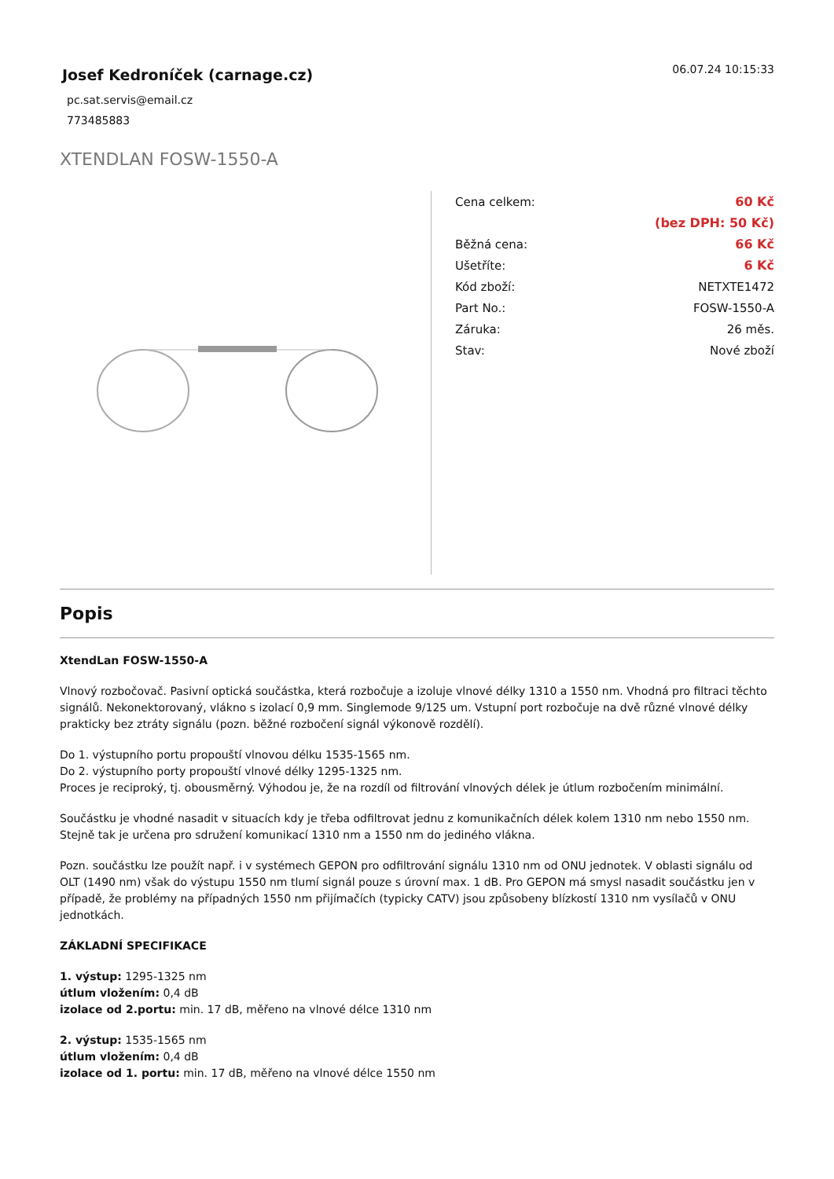Josef Kedroníček (carnage.cz)
pc.sat.servis@email.cz
773485883
06.07.24 10:15:33
XTENDLAN FOSW-1550-A
| Cena celkem: | 60 Kč |
| | (bez DPH: 50 Kč) |
| Běžná cena: | 66 Kč |
| Ušetříte: | 6 Kč |
| Kód zboží: | NETXTE1472 |
| Part No.: | FOSW-1550-A |
| Záruka: | 26 měs. |
| Stav: | Nové zboží |
Popis
XtendLan FOSW-1550-A
Vlnový rozbočovač. Pasivní optická součástka, která rozbočuje a izoluje vlnové délky 1310 a 1550 nm. Vhodná pro filtraci těchto signálů. Nekonektorovaný, vlákno s izolací 0,9 mm. Singlemode 9/125 um. Vstupní port rozbočuje na dvě různé vlnové délky prakticky bez ztráty signálu (pozn. běžné rozbočení signál výkonově rozdělí).
Do 1. výstupního portu propouští vlnovou délku 1535-1565 nm.
Do 2. výstupního porty propouští vlnové délky 1295-1325 nm.
Proces je reciproký, tj. obousměrný. Výhodou je, že na rozdíl od filtrování vlnových délek je útlum rozbočením minimální.
Součástku je vhodné nasadit v situacích kdy je třeba odfiltrovat jednu z komunikačních délek kolem 1310 nm nebo 1550 nm. Stejně tak je určena pro sdružení komunikací 1310 nm a 1550 nm do jediného vlákna.
Pozn. součástku lze použít např. i v systémech GEPON pro odfiltrování signálu 1310 nm od ONU jednotek. V oblasti signálu od OLT (1490 nm) však do výstupu 1550 nm tlumí signál pouze s úrovní max. 1 dB. Pro GEPON má smysl nasadit součástku jen v případě, že problémy na případných 1550 nm přijímačích (typicky CATV) jsou způsobeny blízkostí 1310 nm vysílačů v ONU jednotkách.
ZÁKLADNÍ SPECIFIKACE
1. výstup: 1295-1325 nm
útlum vložením: 0,4 dB
izolace od 2.portu: min. 17 dB, měřeno na vlnové délce 1310 nm
2. výstup: 1535-1565 nm
útlum vložením: 0,4 dB
izolace od 1. portu: min. 17 dB, měřeno na vlnové délce 1550 nm